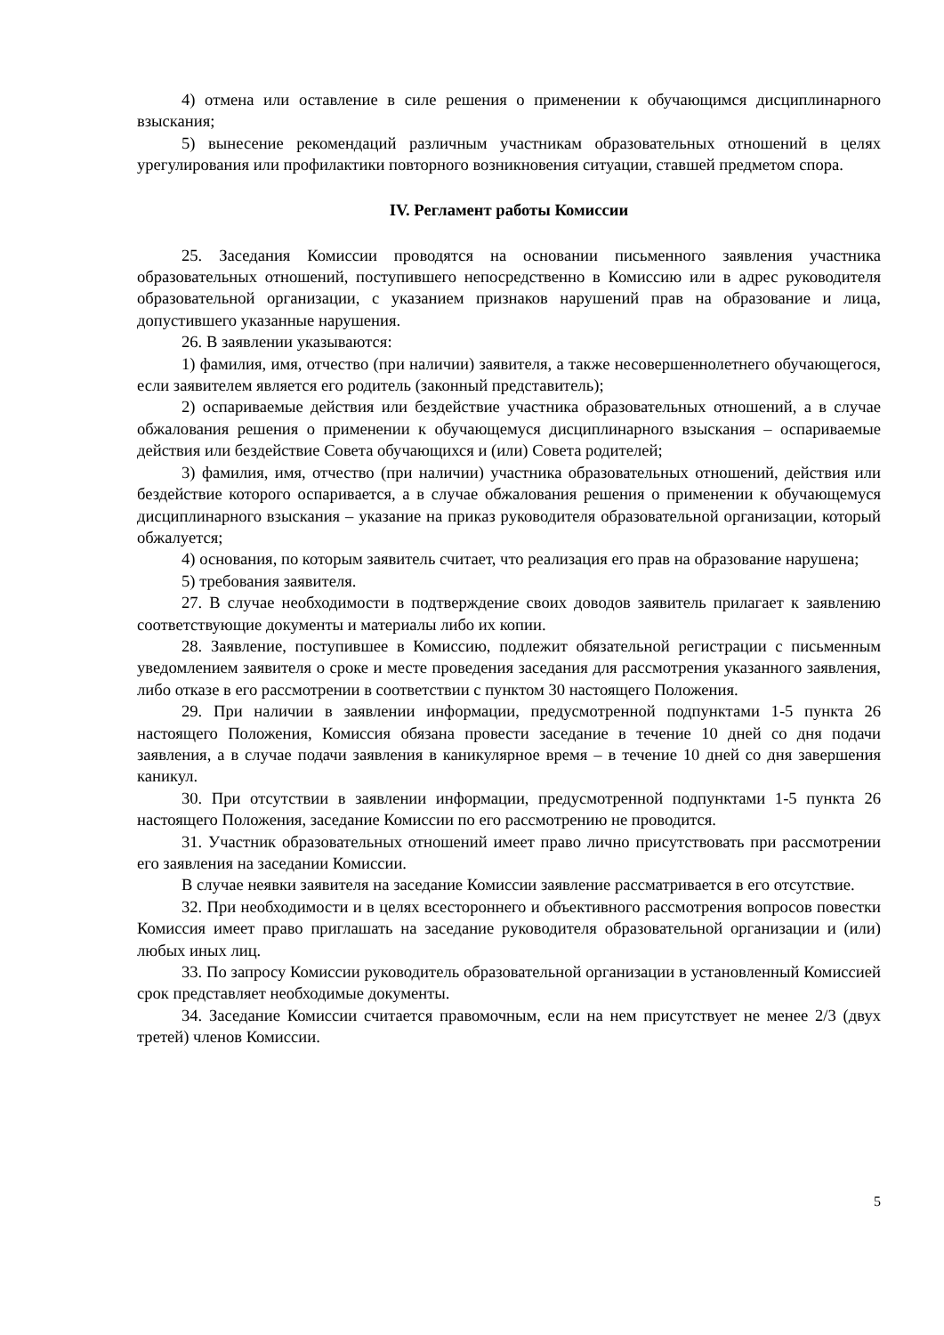4) отмена или оставление в силе решения о применении к обучающимся дисциплинарного взыскания;
5) вынесение рекомендаций различным участникам образовательных отношений в целях урегулирования или профилактики повторного возникновения ситуации, ставшей предметом спора.
IV. Регламент работы Комиссии
25. Заседания Комиссии проводятся на основании письменного заявления участника образовательных отношений, поступившего непосредственно в Комиссию или в адрес руководителя образовательной организации, с указанием признаков нарушений прав на образование и лица, допустившего указанные нарушения.
26. В заявлении указываются:
1) фамилия, имя, отчество (при наличии) заявителя, а также несовершеннолетнего обучающегося, если заявителем является его родитель (законный представитель);
2) оспариваемые действия или бездействие участника образовательных отношений, а в случае обжалования решения о применении к обучающемуся дисциплинарного взыскания – оспариваемые действия или бездействие Совета обучающихся и (или) Совета родителей;
3) фамилия, имя, отчество (при наличии) участника образовательных отношений, действия или бездействие которого оспаривается, а в случае обжалования решения о применении к обучающемуся дисциплинарного взыскания – указание на приказ руководителя образовательной организации, который обжалуется;
4) основания, по которым заявитель считает, что реализация его прав на образование нарушена;
5) требования заявителя.
27. В случае необходимости в подтверждение своих доводов заявитель прилагает к заявлению соответствующие документы и материалы либо их копии.
28. Заявление, поступившее в Комиссию, подлежит обязательной регистрации с письменным уведомлением заявителя о сроке и месте проведения заседания для рассмотрения указанного заявления, либо отказе в его рассмотрении в соответствии с пунктом 30 настоящего Положения.
29. При наличии в заявлении информации, предусмотренной подпунктами 1-5 пункта 26 настоящего Положения, Комиссия обязана провести заседание в течение 10 дней со дня подачи заявления, а в случае подачи заявления в каникулярное время – в течение 10 дней со дня завершения каникул.
30. При отсутствии в заявлении информации, предусмотренной подпунктами 1-5 пункта 26 настоящего Положения, заседание Комиссии по его рассмотрению не проводится.
31. Участник образовательных отношений имеет право лично присутствовать при рассмотрении его заявления на заседании Комиссии.
В случае неявки заявителя на заседание Комиссии заявление рассматривается в его отсутствие.
32. При необходимости и в целях всестороннего и объективного рассмотрения вопросов повестки Комиссия имеет право приглашать на заседание руководителя образовательной организации и (или) любых иных лиц.
33. По запросу Комиссии руководитель образовательной организации в установленный Комиссией срок представляет необходимые документы.
34. Заседание Комиссии считается правомочным, если на нем присутствует не менее 2/3 (двух третей) членов Комиссии.
5